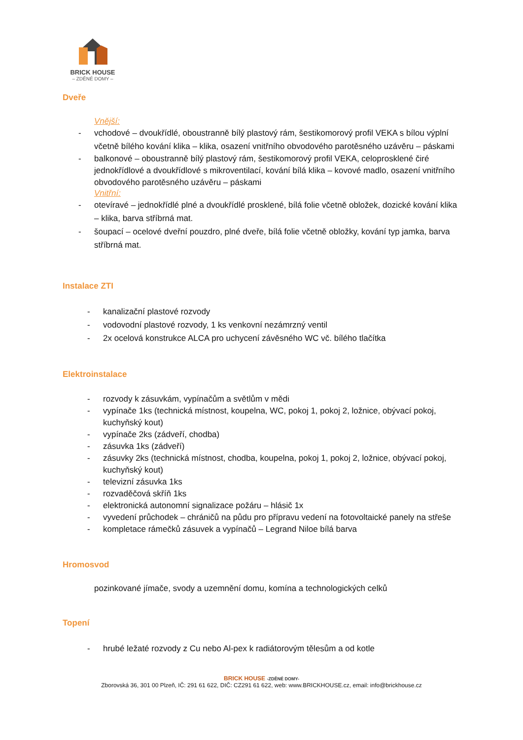BRICK HOUSE
– ZDĚNÉ DOMY –
Dveře
Vnější:
- vchodové – dvoukřídlé, oboustranně bílý plastový rám, šestikomorový profil VEKA s bílou výplní včetně bílého kování klika – klika, osazení vnitřního obvodového parotěsného uzávěru – páskami
- balkonové – oboustranně bílý plastový rám, šestikomorový profil VEKA, celoprosklené čiré jednokřídlové a dvoukřídlové s mikroventilací, kování bílá klika – kovové madlo, osazení vnitřního obvodového parotěsného uzávěru – páskami
Vnitřní:
- otevíravé – jednokřídlé plné a dvoukřídlé prosklené, bílá folie včetně obložek, dozické kování klika – klika, barva stříbrná mat.
- šoupací – ocelové dveřní pouzdro, plné dveře, bílá folie včetně obložky, kování typ jamka, barva stříbrná mat.
Instalace ZTI
- kanalizační plastové rozvody
- vodovodní plastové rozvody, 1 ks venkovní nezámrzný ventil
- 2x ocelová konstrukce ALCA pro uchycení závěsného WC vč. bílého tlačítka
Elektroinstalace
- rozvody k zásuvkám, vypínačům a světlům v mědi
- vypínače 1ks (technická místnost, koupelna, WC, pokoj 1, pokoj 2, ložnice, obývací pokoj, kuchyňský kout)
- vypínače 2ks (zádveří, chodba)
- zásuvka 1ks (zádveří)
- zásuvky 2ks (technická místnost, chodba, koupelna, pokoj 1, pokoj 2, ložnice, obývací pokoj, kuchyňský kout)
- televizní zásuvka 1ks
- rozvaděčová skříň 1ks
- elektronická autonomní signalizace požáru – hlásič 1x
- vyvedení průchodek – chráničů na půdu pro přípravu vedení na fotovoltaické panely na střeše
- kompletace rámečků zásuvek a vypínačů – Legrand Niloe bílá barva
Hromosvod
pozinkované jímače, svody a uzemnění domu, komína a technologických celků
Topení
- hrubé ležaté rozvody z Cu nebo Al-pex k radiátorovým tělesům a od kotle
BRICK HOUSE -ZDĚNÉ DOMY-
Zborovská 36, 301 00 Plzeň, IČ: 291 61 622, DIČ: CZ291 61 622, web: www.BRICKHOUSE.cz, email: info@brickhouse.cz